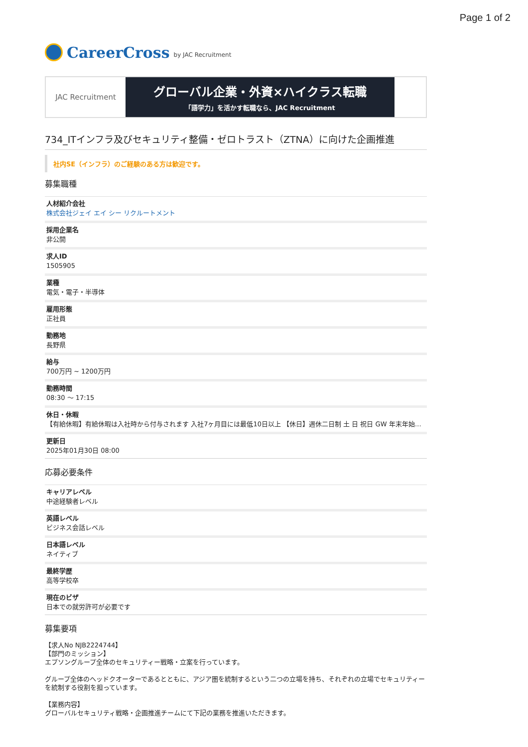Page 1 of 2
CareerCross by JAC Recruitment
JAC Recruitment
グローバル企業・外資×ハイクラス転職
「語学力」を活かす転職なら、JAC Recruitment
734_ITインフラ及びセキュリティ整備・ゼロトラスト（ZTNA）に向けた企画推進
社内SE（インフラ）のご経験のある方は歓迎です。
募集職種
| 人材紹介会社 株式会社ジェイ エイ シー リクルートメント |
| 採用企業名 非公開 |
| 求人ID 1505905 |
| 業種 電気・電子・半導体 |
| 雇用形態 正社員 |
| 勤務地 長野県 |
| 給与 700万円 ~ 1200万円 |
| 勤務時間 08:30 〜 17:15 |
| 休日・休暇 【有給休暇】有給休暇は入社時から付与されます 入社7ヶ月目には最低10日以上 【休日】週休二日制 土 日 祝日 GW 年末年始… |
| 更新日 2025年01月30日 08:00 |
応募必要条件
| キャリアレベル 中途経験者レベル |
| 英語レベル ビジネス会話レベル |
| 日本語レベル ネイティブ |
| 最終学歴 高等学校卒 |
| 現在のビザ 日本での就労許可が必要です |
募集要項
【求人No NJB2224744】
【部門のミッション】
エプソングループ全体のセキュリティー戦略・立案を行っています。
グループ全体のヘッドクオーターであるとともに、アジア圏を統制するという二つの立場を持ち、それぞれの立場でセキュリティーを統制する役割を担っています。
【業務内容】
グローバルセキュリティ戦略・企画推進チームにて下記の業務を推進いただきます。